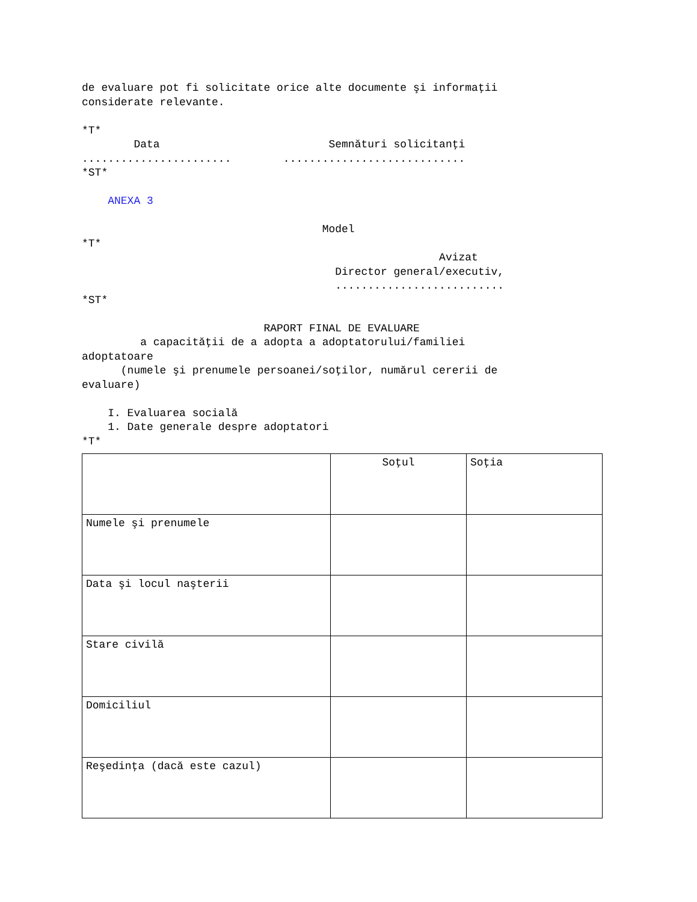de evaluare pot fi solicitate orice alte documente şi informaţii considerate relevante. *T* Data Semnături solicitanţi ....................... ............................ *ST* ANEXA 3 Model *T* Avizat Director general/executiv, .......................... *ST* RAPORT FINAL DE EVALUARE a capacităţii de a adopta a adoptatorului/familiei adoptatoare (numele şi prenumele persoanei/soţilor, numărul cererii de evaluare) I. Evaluarea socială 1. Date generale despre adoptatori *T*
| | Soţul | Soţia |
| Numele şi prenumele | | |
| Data şi locul naşterii | | |
| Stare civilă | | |
| Domiciliul | | |
| Reşedinţa (dacă este cazul) | | |